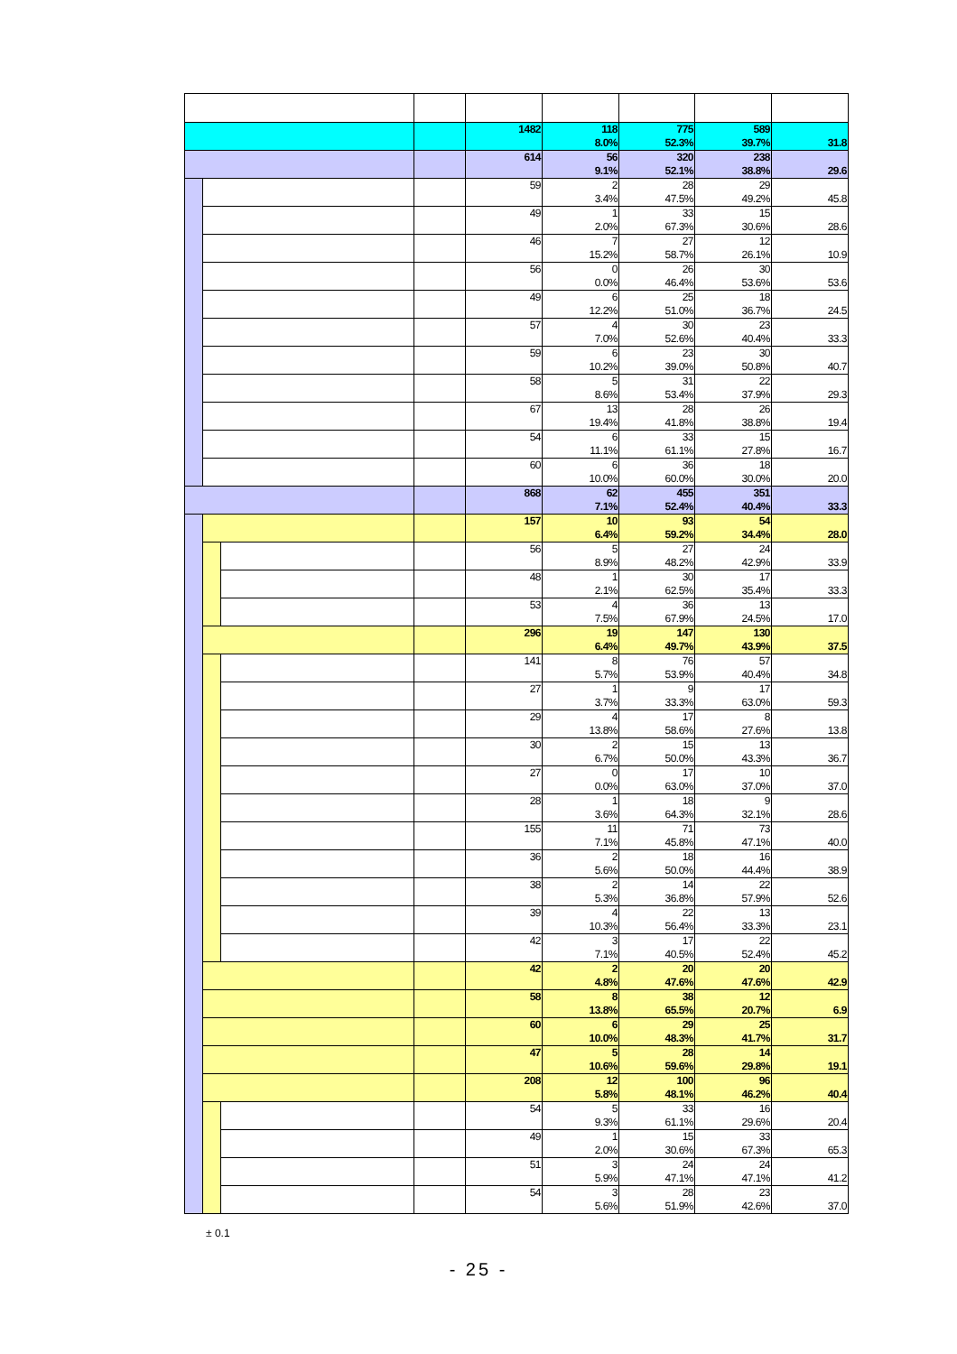| | | | | 1482 | 118 8.0% | 775 52.3% | 589 39.7% | 31.8 |
| | | | | 614 | 56 9.1% | 320 52.1% | 238 38.8% | 29.6 |
| | | | | 59 | 2 3.4% | 28 47.5% | 29 49.2% | 45.8 |
| | | | | 49 | 1 2.0% | 33 67.3% | 15 30.6% | 28.6 |
| | | | | 46 | 7 15.2% | 27 58.7% | 12 26.1% | 10.9 |
| | | | | 56 | 0 0.0% | 26 46.4% | 30 53.6% | 53.6 |
| | | | | 49 | 6 12.2% | 25 51.0% | 18 36.7% | 24.5 |
| | | | | 57 | 4 7.0% | 30 52.6% | 23 40.4% | 33.3 |
| | | | | 59 | 6 10.2% | 23 39.0% | 30 50.8% | 40.7 |
| | | | | 58 | 5 8.6% | 31 53.4% | 22 37.9% | 29.3 |
| | | | | 67 | 13 19.4% | 28 41.8% | 26 38.8% | 19.4 |
| | | | | 54 | 6 11.1% | 33 61.1% | 15 27.8% | 16.7 |
| | | | | 60 | 6 10.0% | 36 60.0% | 18 30.0% | 20.0 |
| | | | | 868 | 62 7.1% | 455 52.4% | 351 40.4% | 33.3 |
| | | | | 157 | 10 6.4% | 93 59.2% | 54 34.4% | 28.0 |
| | | | | 56 | 5 8.9% | 27 48.2% | 24 42.9% | 33.9 |
| | | | | 48 | 1 2.1% | 30 62.5% | 17 35.4% | 33.3 |
| | | | | 53 | 4 7.5% | 36 67.9% | 13 24.5% | 17.0 |
| | | | | 296 | 19 6.4% | 147 49.7% | 130 43.9% | 37.5 |
| | | | | 141 | 8 5.7% | 76 53.9% | 57 40.4% | 34.8 |
| | | | | 27 | 1 3.7% | 9 33.3% | 17 63.0% | 59.3 |
| | | | | 29 | 4 13.8% | 17 58.6% | 8 27.6% | 13.8 |
| | | | | 30 | 2 6.7% | 15 50.0% | 13 43.3% | 36.7 |
| | | | | 27 | 0 0.0% | 17 63.0% | 10 37.0% | 37.0 |
| | | | | 28 | 1 3.6% | 18 64.3% | 9 32.1% | 28.6 |
| | | | | 155 | 11 7.1% | 71 45.8% | 73 47.1% | 40.0 |
| | | | | 36 | 2 5.6% | 18 50.0% | 16 44.4% | 38.9 |
| | | | | 38 | 2 5.3% | 14 36.8% | 22 57.9% | 52.6 |
| | | | | 39 | 4 10.3% | 22 56.4% | 13 33.3% | 23.1 |
| | | | | 42 | 3 7.1% | 17 40.5% | 22 52.4% | 45.2 |
| | | | | 42 | 2 4.8% | 20 47.6% | 20 47.6% | 42.9 |
| | | | | 58 | 8 13.8% | 38 65.5% | 12 20.7% | 6.9 |
| | | | | 60 | 6 10.0% | 29 48.3% | 25 41.7% | 31.7 |
| | | | | 47 | 5 10.6% | 28 59.6% | 14 29.8% | 19.1 |
| | | | | 208 | 12 5.8% | 100 48.1% | 96 46.2% | 40.4 |
| | | | | 54 | 5 9.3% | 33 61.1% | 16 29.6% | 20.4 |
| | | | | 49 | 1 2.0% | 15 30.6% | 33 67.3% | 65.3 |
| | | | | 51 | 3 5.9% | 24 47.1% | 24 47.1% | 41.2 |
| | | | | 54 | 3 5.6% | 28 51.9% | 23 42.6% | 37.0 |
± 0.1
- 25 -